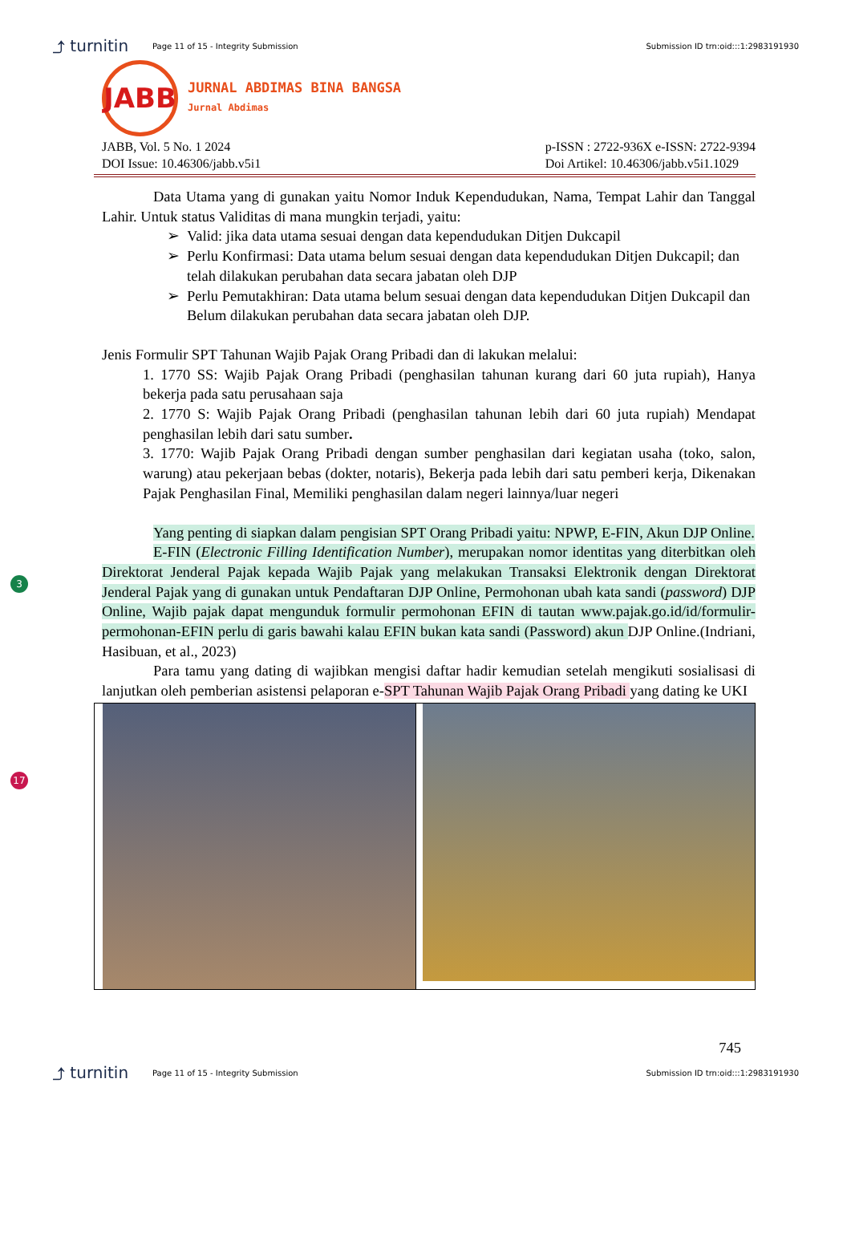⤴ turnitin Page 11 of 15 - Integrity Submission Submission ID trn:oid:::1:2983191930
JABB
JURNAL ABDIMAS BINA BANGSA
Jurnal Abdimas
JABB, Vol. 5 No. 1 2024
DOI Issue: 10.46306/jabb.v5i1
p-ISSN : 2722-936X e-ISSN: 2722-9394
Doi Artikel: 10.46306/jabb.v5i1.1029
Data Utama yang di gunakan yaitu Nomor Induk Kependudukan, Nama, Tempat Lahir dan Tanggal Lahir. Untuk status Validitas di mana mungkin terjadi, yaitu:
Valid: jika data utama sesuai dengan data kependudukan Ditjen Dukcapil
Perlu Konfirmasi: Data utama belum sesuai dengan data kependudukan Ditjen Dukcapil; dan telah dilakukan perubahan data secara jabatan oleh DJP
Perlu Pemutakhiran: Data utama belum sesuai dengan data kependudukan Ditjen Dukcapil dan Belum dilakukan perubahan data secara jabatan oleh DJP.
Jenis Formulir SPT Tahunan Wajib Pajak Orang Pribadi dan di lakukan melalui:
1. 1770 SS: Wajib Pajak Orang Pribadi (penghasilan tahunan kurang dari 60 juta rupiah), Hanya bekerja pada satu perusahaan saja
2. 1770 S: Wajib Pajak Orang Pribadi (penghasilan tahunan lebih dari 60 juta rupiah) Mendapat penghasilan lebih dari satu sumber.
3. 1770: Wajib Pajak Orang Pribadi dengan sumber penghasilan dari kegiatan usaha (toko, salon, warung) atau pekerjaan bebas (dokter, notaris), Bekerja pada lebih dari satu pemberi kerja, Dikenakan Pajak Penghasilan Final, Memiliki penghasilan dalam negeri lainnya/luar negeri
3
Yang penting di siapkan dalam pengisian SPT Orang Pribadi yaitu: NPWP, E-FIN, Akun DJP Online.
E-FIN (Electronic Filling Identification Number), merupakan nomor identitas yang diterbitkan oleh Direktorat Jenderal Pajak kepada Wajib Pajak yang melakukan Transaksi Elektronik dengan Direktorat Jenderal Pajak yang di gunakan untuk Pendaftaran DJP Online, Permohonan ubah kata sandi (password) DJP Online, Wajib pajak dapat mengunduk formulir permohonan EFIN di tautan www.pajak.go.id/id/formulir-permohonan-EFIN perlu di garis bawahi kalau EFIN bukan kata sandi (Password) akun DJP Online.(Indriani, Hasibuan, et al., 2023)
17
Para tamu yang dating di wajibkan mengisi daftar hadir kemudian setelah mengikuti sosialisasi di lanjutkan oleh pemberian asistensi pelaporan e-SPT Tahunan Wajib Pajak Orang Pribadi yang dating ke UKI
745
⤴ turnitin Page 11 of 15 - Integrity Submission Submission ID trn:oid:::1:2983191930